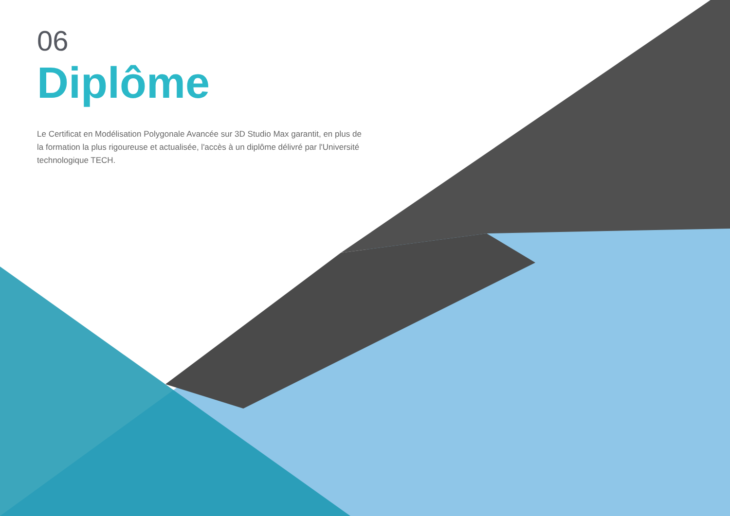06
Diplôme
Le Certificat en Modélisation Polygonale Avancée sur 3D Studio Max garantit, en plus de la formation la plus rigoureuse et actualisée, l'accès à un diplôme délivré par l'Université technologique TECH.